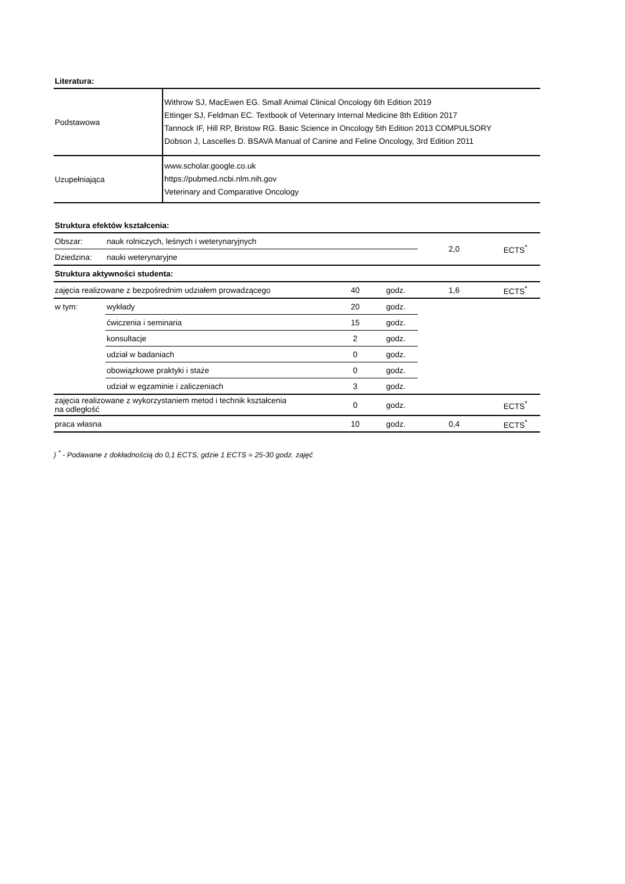Literatura:
| Podstawowa | Withrow SJ, MacEwen EG. Small Animal Clinical Oncology 6th Edition 2019 Ettinger SJ, Feldman EC. Textbook of Veterinary Internal Medicine 8th Edition 2017 Tannock IF, Hill RP, Bristow RG. Basic Science in Oncology 5th Edition 2013 COMPULSORY Dobson J, Lascelles D. BSAVA Manual of Canine and Feline Oncology, 3rd Edition 2011 |
| Uzupełniająca | www.scholar.google.co.uk https://pubmed.ncbi.nlm.nih.gov Veterinary and Comparative Oncology |
Struktura efektów kształcenia:
| Obszar: | nauk rolniczych, leśnych i weterynaryjnych | | | 2,0 | ECTS<sup>*</sup> |
| Dziedzina: | nauki weterynaryjne | | | | |
| Struktura aktywności studenta: | | | | | |
| zajęcia realizowane z bezpośrednim udziałem prowadzącego | | 40 | godz. | 1,6 | ECTS<sup>*</sup> |
| w tym: | wykłady | 20 | godz. | | |
| | ćwiczenia i seminaria | 15 | godz. | | |
| | konsultacje | 2 | godz. | | |
| | udział w badaniach | 0 | godz. | | |
| | obowiązkowe praktyki i staże | 0 | godz. | | |
| | udział w egzaminie i zaliczeniach | 3 | godz. | | |
| zajęcia realizowane z wykorzystaniem metod i technik kształcenia na odległość | | 0 | godz. | | ECTS<sup>*</sup> |
| praca własna | | 10 | godz. | 0,4 | ECTS<sup>*</sup> |
) <sup>*</sup> - Podawane z dokładnością do 0,1 ECTS, gdzie 1 ECTS = 25-30 godz. zajęć